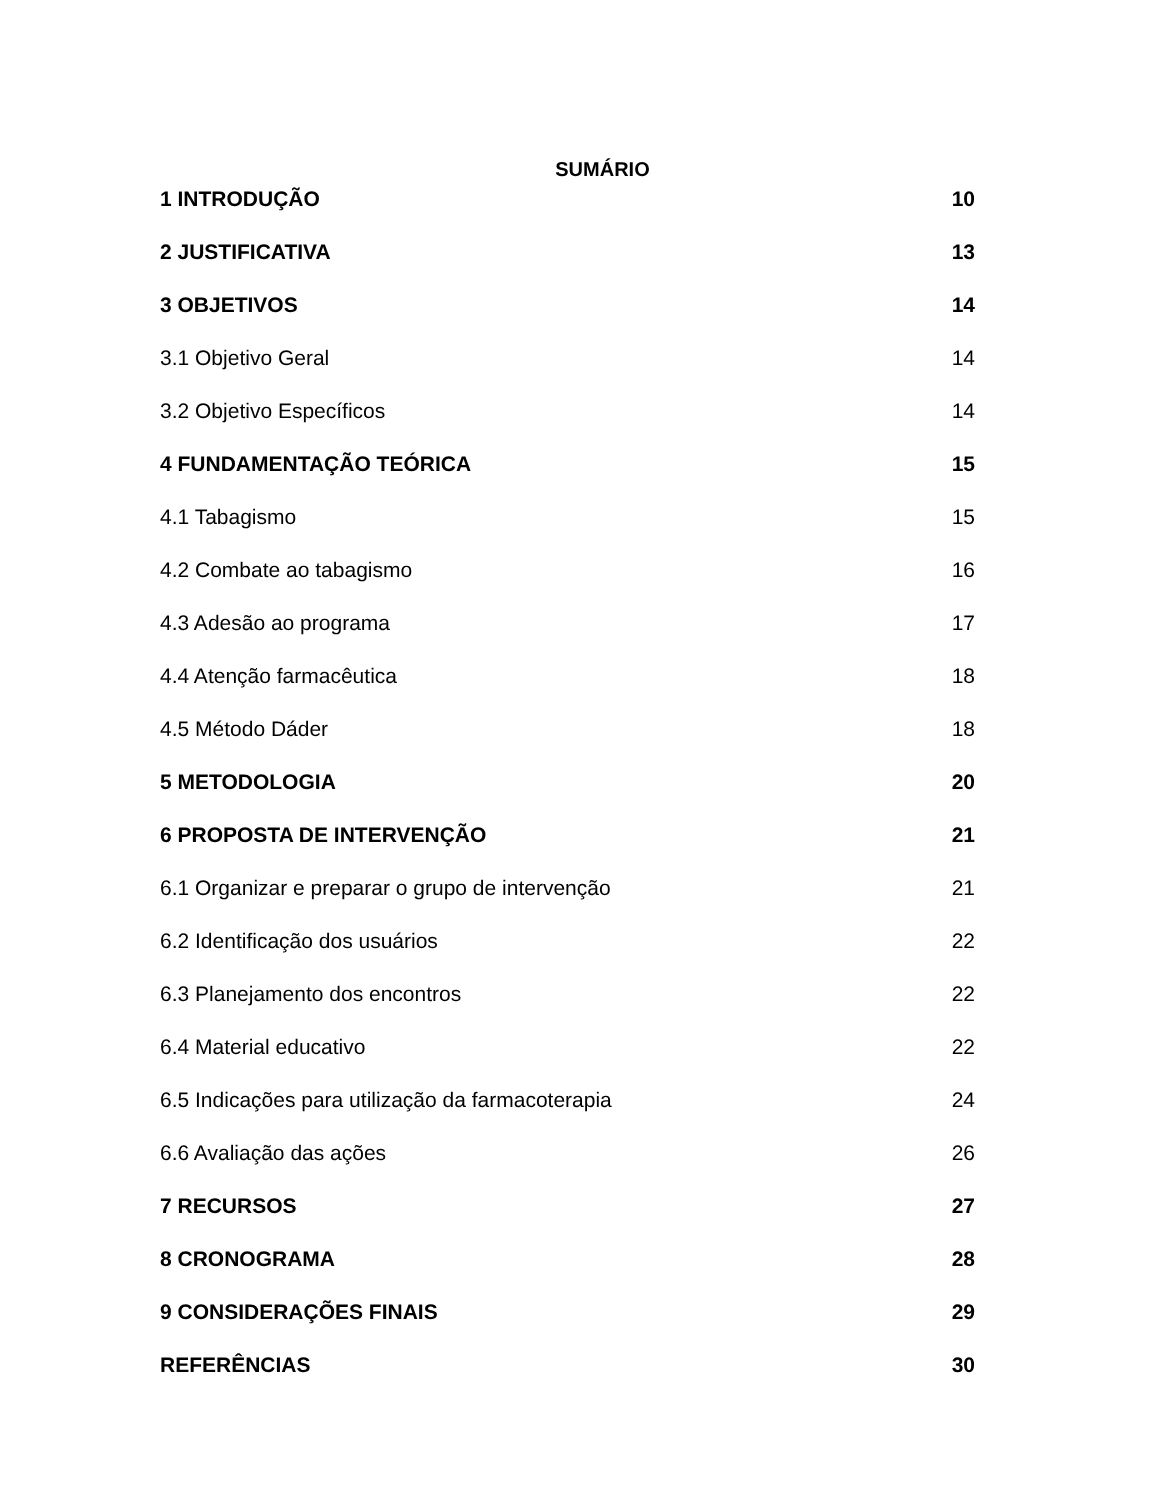SUMÁRIO
1 INTRODUÇÃO 10
2 JUSTIFICATIVA 13
3 OBJETIVOS 14
3.1 Objetivo Geral 14
3.2 Objetivo Específicos 14
4 FUNDAMENTAÇÃO TEÓRICA 15
4.1 Tabagismo 15
4.2 Combate ao tabagismo 16
4.3 Adesão ao programa 17
4.4 Atenção farmacêutica 18
4.5 Método Dáder 18
5 METODOLOGIA 20
6 PROPOSTA DE INTERVENÇÃO 21
6.1 Organizar e preparar o grupo de intervenção 21
6.2 Identificação dos usuários 22
6.3 Planejamento dos encontros 22
6.4 Material educativo 22
6.5 Indicações para utilização da farmacoterapia 24
6.6 Avaliação das ações 26
7 RECURSOS 27
8 CRONOGRAMA 28
9 CONSIDERAÇÕES FINAIS 29
REFERÊNCIAS 30